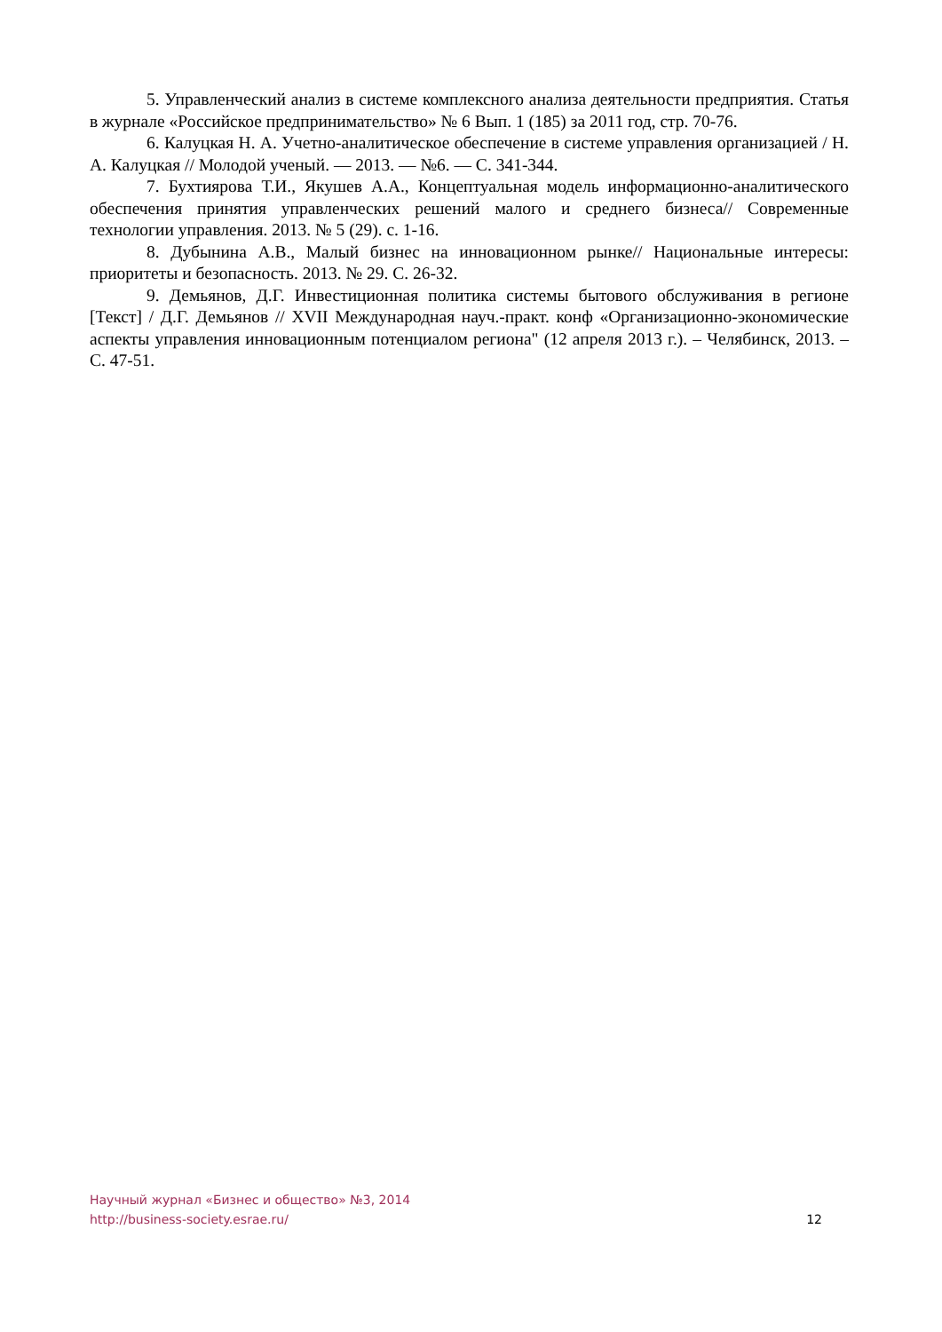5. Управленческий анализ в системе комплексного анализа деятельности предприятия. Статья в журнале «Российское предпринимательство» № 6 Вып. 1 (185) за 2011 год, стр. 70-76.
6. Калуцкая Н. А. Учетно-аналитическое обеспечение в системе управления организацией / Н. А. Калуцкая // Молодой ученый. — 2013. — №6. — С. 341-344.
7. Бухтиярова Т.И., Якушев А.А., Концептуальная модель информационно-аналитического обеспечения принятия управленческих решений малого и среднего бизнеса// Современные технологии управления. 2013. № 5 (29). с. 1-16.
8. Дубынина А.В., Малый бизнес на инновационном рынке// Национальные интересы: приоритеты и безопасность. 2013. № 29. С. 26-32.
9. Демьянов, Д.Г. Инвестиционная политика системы бытового обслуживания в регионе [Текст] / Д.Г. Демьянов // XVII Международная науч.-практ. конф «Организационно-экономические аспекты управления инновационным потенциалом региона" (12 апреля 2013 г.). – Челябинск, 2013. – С. 47-51.
Научный журнал «Бизнес и общество» №3, 2014
http://business-society.esrae.ru/
12